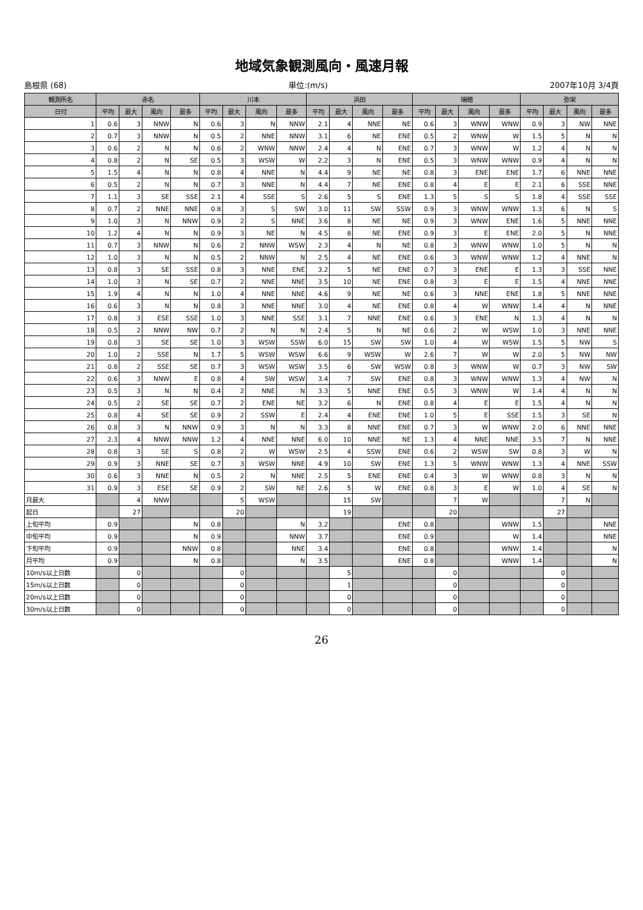地域気象観測風向・風速月報
島根県 (68) 単位:(m/s) 2007年10月 3/4頁
| 観測所名 | 赤名 | | | | 川本 | | | | 浜田 | | | | 瑞穂 | | | | 弥栄 | | | |
| --- | --- | --- | --- | --- | --- | --- | --- | --- | --- | --- | --- | --- | --- | --- | --- | --- | --- | --- | --- | --- |
| 日付 | 平均 | 最大 | 風向 | 最多 | 平均 | 最大 | 風向 | 最多 | 平均 | 最大 | 風向 | 最多 | 平均 | 最大 | 風向 | 最多 | 平均 | 最大 | 風向 | 最多 |
| 1 | 0.6 | 3 | NNW | N | 0.6 | 3 | N | NNW | 2.1 | 4 | NNE | NE | 0.6 | 3 | WNW | WNW | 0.9 | 3 | NW | NNE |
| 2 | 0.7 | 3 | NNW | N | 0.5 | 2 | NNE | NNW | 3.1 | 6 | NE | ENE | 0.5 | 2 | WNW | W | 1.5 | 5 | N | N |
| 3 | 0.6 | 2 | N | N | 0.6 | 2 | WNW | NNW | 2.4 | 4 | N | ENE | 0.7 | 3 | WNW | W | 1.2 | 4 | N | N |
| 4 | 0.8 | 2 | N | SE | 0.5 | 3 | WSW | W | 2.2 | 3 | N | ENE | 0.5 | 3 | WNW | WNW | 0.9 | 4 | N | N |
| 5 | 1.5 | 4 | N | N | 0.8 | 4 | NNE | N | 4.4 | 9 | NE | NE | 0.8 | 3 | ENE | ENE | 1.7 | 6 | NNE | NNE |
| 6 | 0.5 | 2 | N | N | 0.7 | 3 | NNE | N | 4.4 | 7 | NE | ENE | 0.8 | 4 | E | E | 2.1 | 6 | SSE | NNE |
| 7 | 1.1 | 3 | SE | SSE | 2.1 | 4 | SSE | S | 2.6 | 5 | S | ENE | 1.3 | 5 | S | S | 1.8 | 4 | SSE | SSE |
| 8 | 0.7 | 2 | NNE | NNE | 0.8 | 3 | S | SW | 3.0 | 11 | SW | SSW | 0.9 | 3 | WNW | WNW | 1.3 | 6 | N | S |
| 9 | 1.0 | 3 | N | NNW | 0.9 | 2 | S | NNE | 3.6 | 8 | NE | NE | 0.9 | 3 | WNW | ENE | 1.6 | 5 | NNE | NNE |
| 10 | 1.2 | 4 | N | N | 0.9 | 3 | NE | N | 4.5 | 8 | NE | ENE | 0.9 | 3 | E | ENE | 2.0 | 5 | N | NNE |
| 11 | 0.7 | 3 | NNW | N | 0.6 | 2 | NNW | WSW | 2.3 | 4 | N | NE | 0.8 | 3 | WNW | WNW | 1.0 | 5 | N | N |
| 12 | 1.0 | 3 | N | N | 0.5 | 2 | NNW | N | 2.5 | 4 | NE | ENE | 0.6 | 3 | WNW | WNW | 1.2 | 4 | NNE | N |
| 13 | 0.8 | 3 | SE | SSE | 0.8 | 3 | NNE | ENE | 3.2 | 5 | NE | ENE | 0.7 | 3 | ENE | E | 1.3 | 3 | SSE | NNE |
| 14 | 1.0 | 3 | N | SE | 0.7 | 2 | NNE | NNE | 3.5 | 10 | NE | ENE | 0.8 | 3 | E | E | 1.5 | 4 | NNE | NNE |
| 15 | 1.9 | 4 | N | N | 1.0 | 4 | NNE | NNE | 4.6 | 9 | NE | NE | 0.6 | 3 | NNE | ENE | 1.8 | 5 | NNE | NNE |
| 16 | 0.6 | 3 | N | N | 0.8 | 3 | NNE | NNE | 3.0 | 4 | NE | ENE | 0.8 | 4 | W | WNW | 1.4 | 4 | N | NNE |
| 17 | 0.8 | 3 | ESE | SSE | 1.0 | 3 | NNE | SSE | 3.1 | 7 | NNE | ENE | 0.6 | 3 | ENE | N | 1.3 | 4 | N | N |
| 18 | 0.5 | 2 | NNW | NW | 0.7 | 2 | N | N | 2.4 | 5 | N | NE | 0.6 | 2 | W | WSW | 1.0 | 3 | NNE | NNE |
| 19 | 0.8 | 3 | SE | SE | 1.0 | 3 | WSW | SSW | 6.0 | 15 | SW | SW | 1.0 | 4 | W | WSW | 1.5 | 5 | NW | S |
| 20 | 1.0 | 2 | SSE | N | 1.7 | 5 | WSW | WSW | 6.6 | 9 | WSW | W | 2.6 | 7 | W | W | 2.0 | 5 | NW | NW |
| 21 | 0.8 | 2 | SSE | SE | 0.7 | 3 | WSW | WSW | 3.5 | 6 | SW | WSW | 0.8 | 3 | WNW | W | 0.7 | 3 | NW | SW |
| 22 | 0.6 | 3 | NNW | E | 0.8 | 4 | SW | WSW | 3.4 | 7 | SW | ENE | 0.8 | 3 | WNW | WNW | 1.3 | 4 | NW | N |
| 23 | 0.5 | 3 | N | N | 0.4 | 2 | NNE | N | 3.3 | 5 | NNE | ENE | 0.5 | 3 | WNW | W | 1.4 | 4 | N | N |
| 24 | 0.5 | 2 | SE | SE | 0.7 | 2 | ENE | NE | 3.2 | 6 | N | ENE | 0.8 | 4 | E | E | 1.5 | 4 | N | N |
| 25 | 0.8 | 4 | SE | SE | 0.9 | 2 | SSW | E | 2.4 | 4 | ENE | ENE | 1.0 | 5 | E | SSE | 1.5 | 3 | SE | N |
| 26 | 0.8 | 3 | N | NNW | 0.9 | 3 | N | N | 3.3 | 8 | NNE | ENE | 0.7 | 3 | W | WNW | 2.0 | 6 | NNE | NNE |
| 27 | 2.3 | 4 | NNW | NNW | 1.2 | 4 | NNE | NNE | 6.0 | 10 | NNE | NE | 1.3 | 4 | NNE | NNE | 3.5 | 7 | N | NNE |
| 28 | 0.8 | 3 | SE | S | 0.8 | 2 | W | WSW | 2.5 | 4 | SSW | ENE | 0.6 | 2 | WSW | SW | 0.8 | 3 | W | N |
| 29 | 0.9 | 3 | NNE | SE | 0.7 | 3 | WSW | NNE | 4.9 | 10 | SW | ENE | 1.3 | 5 | WNW | WNW | 1.3 | 4 | NNE | SSW |
| 30 | 0.6 | 3 | NNE | N | 0.5 | 2 | N | NNE | 2.5 | 5 | ENE | ENE | 0.4 | 3 | W | WNW | 0.8 | 3 | N | N |
| 31 | 0.9 | 3 | ESE | SE | 0.9 | 2 | SW | NE | 2.6 | 5 | W | ENE | 0.8 | 3 | E | W | 1.0 | 4 | SE | N |
| 月最大 | | 4 | NNW | | | 5 | WSW | | | 15 | SW | | | 7 | W | | | 7 | N | |
| 起日 | | 27 | | | | 20 | | | | 19 | | | | 20 | | | | 27 | | |
| 上旬平均 | 0.9 | | | N | 0.8 | | | N | 3.2 | | | ENE | 0.8 | | | WNW | 1.5 | | | NNE |
| 中旬平均 | 0.9 | | | N | 0.9 | | | NNW | 3.7 | | | ENE | 0.9 | | | W | 1.4 | | | NNE |
| 下旬平均 | 0.9 | | | NNW | 0.8 | | | NNE | 3.4 | | | ENE | 0.8 | | | WNW | 1.4 | | | N |
| 月平均 | 0.9 | | | N | 0.8 | | | N | 3.5 | | | ENE | 0.8 | | | WNW | 1.4 | | | N |
| 10m/s以上日数 | | 0 | | | | 0 | | | | 5 | | | | 0 | | | | 0 | | |
| 15m/s以上日数 | | 0 | | | | 0 | | | | 1 | | | | 0 | | | | 0 | | |
| 20m/s以上日数 | | 0 | | | | 0 | | | | 0 | | | | 0 | | | | 0 | | |
| 30m/s以上日数 | | 0 | | | | 0 | | | | 0 | | | | 0 | | | | 0 | | |
26